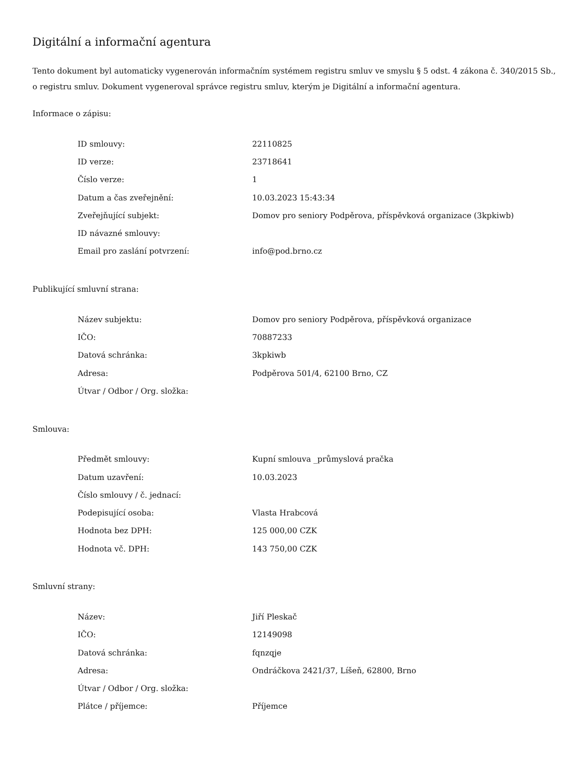Digitální a informační agentura
Tento dokument byl automaticky vygenerován informačním systémem registru smluv ve smyslu § 5 odst. 4 zákona č. 340/2015 Sb., o registru smluv. Dokument vygeneroval správce registru smluv, kterým je Digitální a informační agentura.
Informace o zápisu:
| ID smlouvy: | 22110825 |
| ID verze: | 23718641 |
| Číslo verze: | 1 |
| Datum a čas zveřejnění: | 10.03.2023 15:43:34 |
| Zveřejňující subjekt: | Domov pro seniory Podpěrova, příspěvková organizace (3kpkiwb) |
| ID návazné smlouvy: | |
| Email pro zaslání potvrzení: | info@pod.brno.cz |
Publikující smluvní strana:
| Název subjektu: | Domov pro seniory Podpěrova, příspěvková organizace |
| IČO: | 70887233 |
| Datová schránka: | 3kpkiwb |
| Adresa: | Podpěrova 501/4, 62100 Brno, CZ |
| Útvar / Odbor / Org. složka: | |
Smlouva:
| Předmět smlouvy: | Kupní smlouva _průmyslová pračka |
| Datum uzavření: | 10.03.2023 |
| Číslo smlouvy / č. jednací: | |
| Podepisující osoba: | Vlasta Hrabcová |
| Hodnota bez DPH: | 125 000,00 CZK |
| Hodnota vč. DPH: | 143 750,00 CZK |
Smluvní strany:
| Název: | Jiří Pleskač |
| IČO: | 12149098 |
| Datová schránka: | fqnzqje |
| Adresa: | Ondráčkova 2421/37, Líšeň, 62800, Brno |
| Útvar / Odbor / Org. složka: | |
| Plátce / příjemce: | Příjemce |